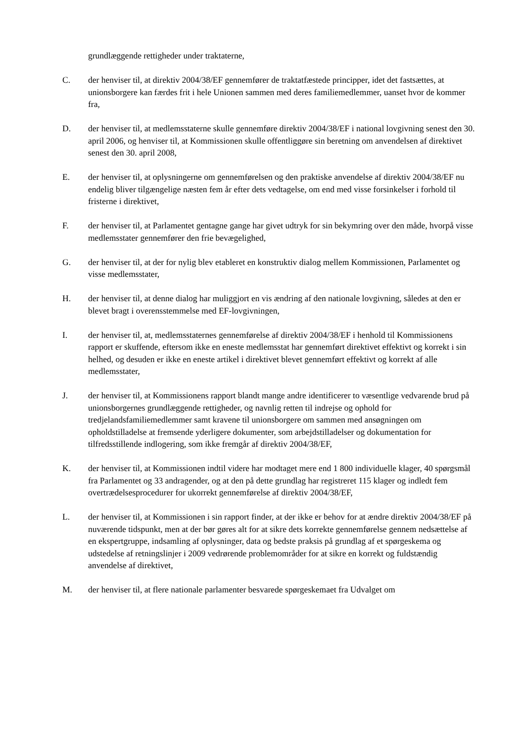grundlæggende rettigheder under traktaterne,
C. der henviser til, at direktiv 2004/38/EF gennemfører de traktatfæstede principper, idet det fastsættes, at unionsborgere kan færdes frit i hele Unionen sammen med deres familiemedlemmer, uanset hvor de kommer fra,
D. der henviser til, at medlemsstaterne skulle gennemføre direktiv 2004/38/EF i national lovgivning senest den 30. april 2006, og henviser til, at Kommissionen skulle offentliggøre sin beretning om anvendelsen af direktivet senest den 30. april 2008,
E. der henviser til, at oplysningerne om gennemførelsen og den praktiske anvendelse af direktiv 2004/38/EF nu endelig bliver tilgængelige næsten fem år efter dets vedtagelse, om end med visse forsinkelser i forhold til fristerne i direktivet,
F. der henviser til, at Parlamentet gentagne gange har givet udtryk for sin bekymring over den måde, hvorpå visse medlemsstater gennemfører den frie bevægelighed,
G. der henviser til, at der for nylig blev etableret en konstruktiv dialog mellem Kommissionen, Parlamentet og visse medlemsstater,
H. der henviser til, at denne dialog har muliggjort en vis ændring af den nationale lovgivning, således at den er blevet bragt i overensstemmelse med EF-lovgivningen,
I. der henviser til, at, medlemsstaternes gennemførelse af direktiv 2004/38/EF i henhold til Kommissionens rapport er skuffende, eftersom ikke en eneste medlemsstat har gennemført direktivet effektivt og korrekt i sin helhed, og desuden er ikke en eneste artikel i direktivet blevet gennemført effektivt og korrekt af alle medlemsstater,
J. der henviser til, at Kommissionens rapport blandt mange andre identificerer to væsentlige vedvarende brud på unionsborgernes grundlæggende rettigheder, og navnlig retten til indrejse og ophold for tredjelandsfamiliemedlemmer samt kravene til unionsborgere om sammen med ansøgningen om opholdstilladelse at fremsende yderligere dokumenter, som arbejdstilladelser og dokumentation for tilfredsstillende indlogering, som ikke fremgår af direktiv 2004/38/EF,
K. der henviser til, at Kommissionen indtil videre har modtaget mere end 1 800 individuelle klager, 40 spørgsmål fra Parlamentet og 33 andragender, og at den på dette grundlag har registreret 115 klager og indledt fem overtrædelsesprocedurer for ukorrekt gennemførelse af direktiv 2004/38/EF,
L. der henviser til, at Kommissionen i sin rapport finder, at der ikke er behov for at ændre direktiv 2004/38/EF på nuværende tidspunkt, men at der bør gøres alt for at sikre dets korrekte gennemførelse gennem nedsættelse af en ekspertgruppe, indsamling af oplysninger, data og bedste praksis på grundlag af et spørgeskema og udstedelse af retningslinjer i 2009 vedrørende problemområder for at sikre en korrekt og fuldstændig anvendelse af direktivet,
M. der henviser til, at flere nationale parlamenter besvarede spørgeskemaet fra Udvalget om